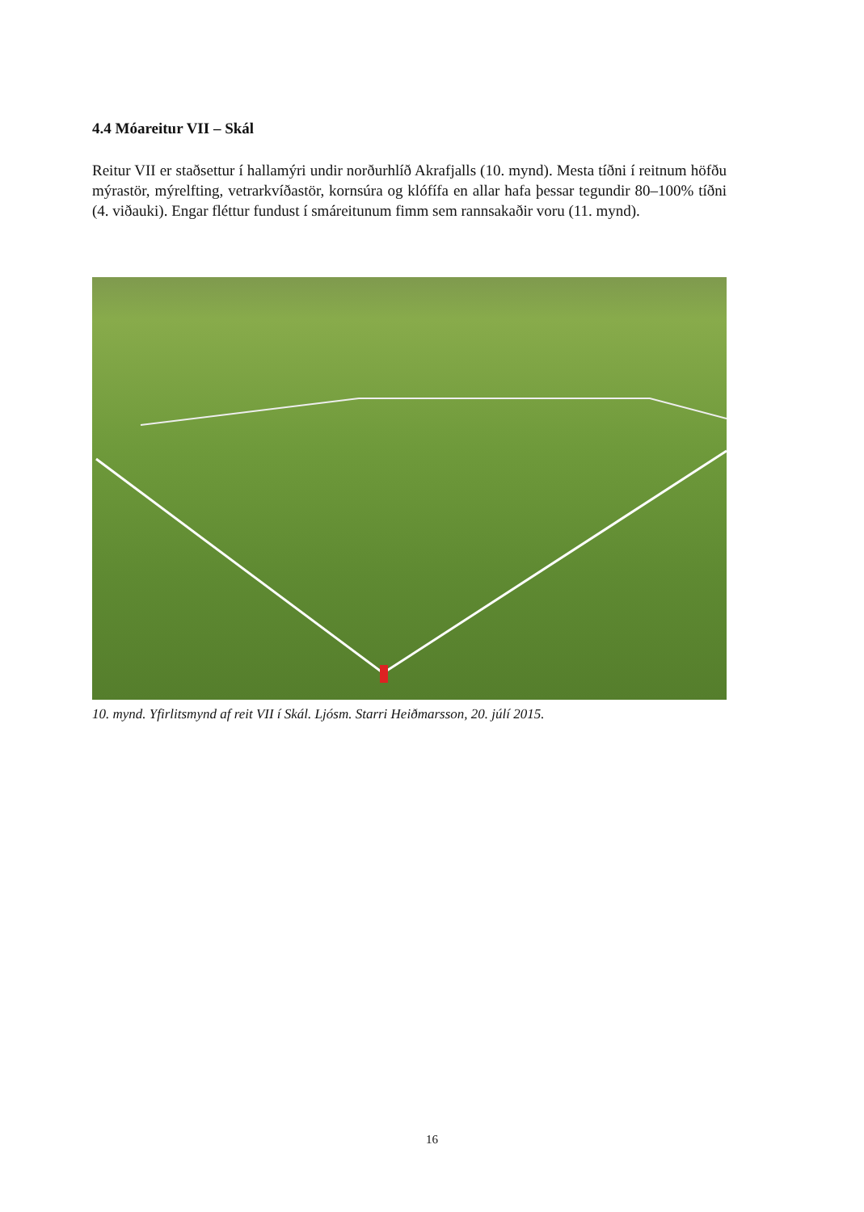4.4 Móareitur VII – Skál
Reitur VII er staðsettur í hallamýri undir norðurhlíð Akrafjalls (10. mynd). Mesta tíðni í reitnum höfðu mýrastör, mýrelfting, vetrarkvíðastör, kornsúra og klófífa en allar hafa þessar tegundir 80–100% tíðni (4. viðauki). Engar fléttur fundust í smáreitunum fimm sem rannsakaðir voru (11. mynd).
10. mynd. Yfirlitsmynd af reit VII í Skál. Ljósm. Starri Heiðmarsson, 20. júlí 2015.
16